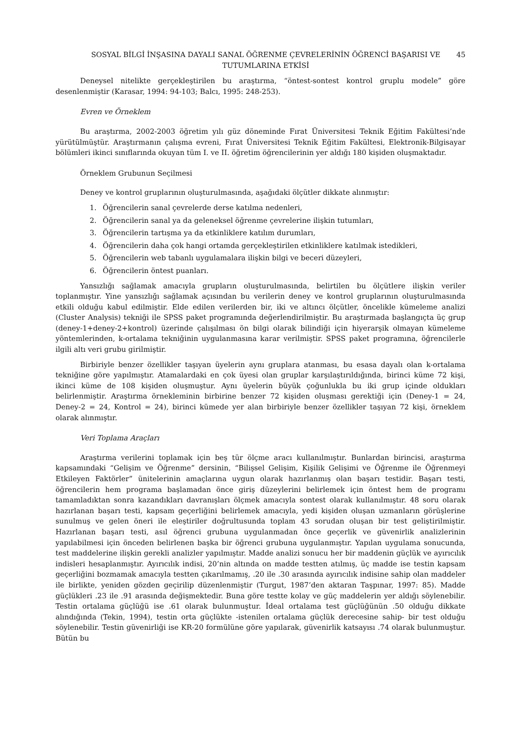SOSYAL BİLGİ İNŞASINA DAYALI SANAL ÖĞRENME ÇEVRELERİNİN ÖĞRENCİ BAŞARISI VE TUTUMLARINA ETKİSİ
45
Deneysel nitelikte gerçekleştirilen bu araştırma, “öntest-sontest kontrol gruplu modele” göre desenlenmiştir (Karasar, 1994: 94-103; Balcı, 1995: 248-253).
Evren ve Örneklem
Bu araştırma, 2002-2003 öğretim yılı güz döneminde Fırat Üniversitesi Teknik Eğitim Fakültesi’nde yürütülmüştür. Araştırmanın çalışma evreni, Fırat Üniversitesi Teknik Eğitim Fakültesi, Elektronik-Bilgisayar bölümleri ikinci sınıflarında okuyan tüm I. ve II. öğretim öğrencilerinin yer aldığı 180 kişiden oluşmaktadır.
Örneklem Grubunun Seçilmesi
Deney ve kontrol gruplarının oluşturulmasında, aşağıdaki ölçütler dikkate alınmıştır:
1. Öğrencilerin sanal çevrelerde derse katılma nedenleri,
2. Öğrencilerin sanal ya da geleneksel öğrenme çevrelerine ilişkin tutumları,
3. Öğrencilerin tartışma ya da etkinliklere katılım durumları,
4. Öğrencilerin daha çok hangi ortamda gerçekleştirilen etkinliklere katılmak istedikleri,
5. Öğrencilerin web tabanlı uygulamalara ilişkin bilgi ve beceri düzeyleri,
6. Öğrencilerin öntest puanları.
Yansızlığı sağlamak amacıyla grupların oluşturulmasında, belirtilen bu ölçütlere ilişkin veriler toplanmıştır. Yine yansızlığı sağlamak açısından bu verilerin deney ve kontrol gruplarının oluşturulmasında etkili olduğu kabul edilmiştir. Elde edilen verilerden bir, iki ve altıncı ölçütler, öncelikle kümeleme analizi (Cluster Analysis) tekniği ile SPSS paket programında değerlendirilmiştir. Bu araştırmada başlangıçta üç grup (deney-1+deney-2+kontrol) üzerinde çalışılması ön bilgi olarak bilindiği için hiyerarşik olmayan kümeleme yöntemlerinden, k-ortalama tekniğinin uygulanmasına karar verilmiştir. SPSS paket programına, öğrencilerle ilgili altı veri grubu girilmiştir.
Birbiriyle benzer özellikler taşıyan üyelerin aynı gruplara atanması, bu esasa dayalı olan k-ortalama tekniğine göre yapılmıştır. Atamalardaki en çok üyesi olan gruplar karşılaştırıldığında, birinci küme 72 kişi, ikinci küme de 108 kişiden oluşmuştur. Aynı üyelerin büyük çoğunlukla bu iki grup içinde oldukları belirlenmiştir. Araştırma örnekleminin birbirine benzer 72 kişiden oluşması gerektiği için (Deney-1 = 24, Deney-2 = 24, Kontrol = 24), birinci kümede yer alan birbiriyle benzer özellikler taşıyan 72 kişi, örneklem olarak alınmıştır.
Veri Toplama Araçları
Araştırma verilerini toplamak için beş tür ölçme aracı kullanılmıştır. Bunlardan birincisi, araştırma kapsamındaki “Gelişim ve Öğrenme” dersinin, “Bilişsel Gelişim, Kişilik Gelişimi ve Öğrenme ile Öğrenmeyi Etkileyen Faktörler” ünitelerinin amaçlarına uygun olarak hazırlanmış olan başarı testidir. Başarı testi, öğrencilerin hem programa başlamadan önce giriş düzeylerini belirlemek için öntest hem de programı tamamladıktan sonra kazandıkları davranışları ölçmek amacıyla sontest olarak kullanılmıştır. 48 soru olarak hazırlanan başarı testi, kapsam geçerliğini belirlemek amacıyla, yedi kişiden oluşan uzmanların görüşlerine sunulmuş ve gelen öneri ile eleştiriler doğrultusunda toplam 43 sorudan oluşan bir test geliştirilmiştir. Hazırlanan başarı testi, asıl öğrenci grubuna uygulanmadan önce geçerlik ve güvenirlik analizlerinin yapılabilmesi için önceden belirlenen başka bir öğrenci grubuna uygulanmıştır. Yapılan uygulama sonucunda, test maddelerine ilişkin gerekli analizler yapılmıştır. Madde analizi sonucu her bir maddenin güçlük ve ayırıcılık indisleri hesaplanmıştır. Ayırıcılık indisi, 20’nin altında on madde testten atılmış, üç madde ise testin kapsam geçerliğini bozmamak amacıyla testten çıkarılmamış, .20 ile .30 arasında ayırıcılık indisine sahip olan maddeler ile birlikte, yeniden gözden geçirilip düzenlenmiştir (Turgut, 1987’den aktaran Taşpınar, 1997: 85). Madde güçlükleri .23 ile .91 arasında değişmektedir. Buna göre testte kolay ve güç maddelerin yer aldığı söylenebilir. Testin ortalama güçlüğü ise .61 olarak bulunmuştur. İdeal ortalama test güçlüğünün .50 olduğu dikkate alındığında (Tekin, 1994), testin orta güçlükte -istenilen ortalama güçlük derecesine sahip- bir test olduğu söylenebilir. Testin güvenirliği ise KR-20 formülüne göre yapılarak, güvenirlik katsayısı .74 olarak bulunmuştur. Bütün bu